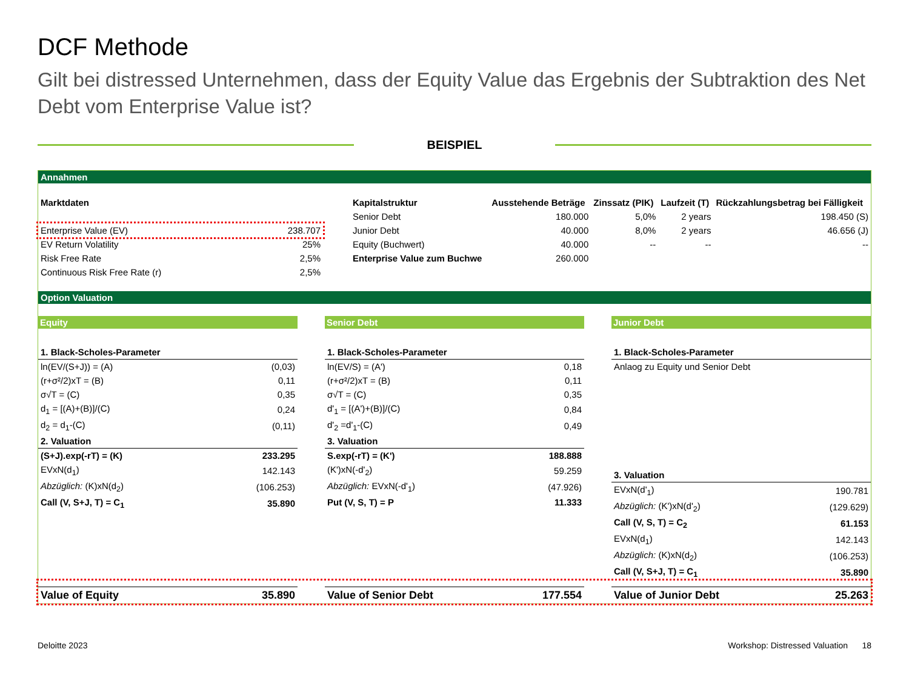DCF Methode
Gilt bei distressed Unternehmen, dass der Equity Value das Ergebnis der Subtraktion des Net Debt vom Enterprise Value ist?
BEISPIEL
Annahmen
| Marktdaten | |
| Enterprise Value (EV) | 238.707 |
| EV Return Volatility | 25% |
| Risk Free Rate | 2,5% |
| Continuous Risk Free Rate (r) | 2,5% |
| Kapitalstruktur | Ausstehende Beträge | Zinssatz (PIK) | Laufzeit (T) | Rückzahlungsbetrag bei Fälligkeit |
| --- | --- | --- | --- | --- |
| Senior Debt | 180.000 | 5,0% | 2 years | 198.450 (S) |
| Junior Debt | 40.000 | 8,0% | 2 years | 46.656 (J) |
| Equity (Buchwert) | 40.000 | -- | -- | -- |
| Enterprise Value zum Buchwe | 260.000 | | | |
Option Valuation
Equity
| 1. Black-Scholes-Parameter | |
| --- | --- |
| ln(EV/(S+J)) = (A) | (0,03) |
| (r+σ²/2)xT = (B) | 0,11 |
| σ√T = (C) | 0,35 |
| d<sub>1</sub> = [(A)+(B)]/(C) | 0,24 |
| d<sub>2</sub> = d<sub>1</sub>-(C) | (0,11) |
| 2. Valuation | |
| (S+J).exp(-rT) = (K) | 233.295 |
| EVxN(d<sub>1</sub>) | 142.143 |
| Abzüglich: (K)xN(d<sub>2</sub>) | (106.253) |
| Call (V, S+J, T) = C<sub>1</sub> | 35.890 |
Senior Debt
| 1. Black-Scholes-Parameter | |
| --- | --- |
| ln(EV/S) = (A') | 0,18 |
| (r+σ²/2)xT = (B) | 0,11 |
| σ√T = (C) | 0,35 |
| d'<sub>1</sub> = [(A')+(B)]/(C) | 0,84 |
| d'<sub>2</sub> =d'<sub>1</sub>-(C) | 0,49 |
| 3. Valuation | |
| S.exp(-rT) = (K') | 188.888 |
| (K')xN(-d'<sub>2</sub>) | 59.259 |
| Abzüglich: EVxN(-d'<sub>1</sub>) | (47.926) |
| Put (V, S, T) = P | 11.333 |
Junior Debt
| 1. Black-Scholes-Parameter | |
| --- | --- |
| Anlaog zu Equity und Senior Debt | |
| 3. Valuation | |
| EVxN(d'<sub>1</sub>) | 190.781 |
| Abzüglich: (K')xN(d'<sub>2</sub>) | (129.629) |
| Call (V, S, T) = C<sub>2</sub> | 61.153 |
| EVxN(d<sub>1</sub>) | 142.143 |
| Abzüglich: (K)xN(d<sub>2</sub>) | (106.253) |
| Call (V, S+J, T) = C<sub>1</sub> | 35.890 |
| Value of Equity | 35.890 |
| Value of Senior Debt | 177.554 |
| Value of Junior Debt | 25.263 |
Deloitte 2023 Workshop: Distressed Valuation 18